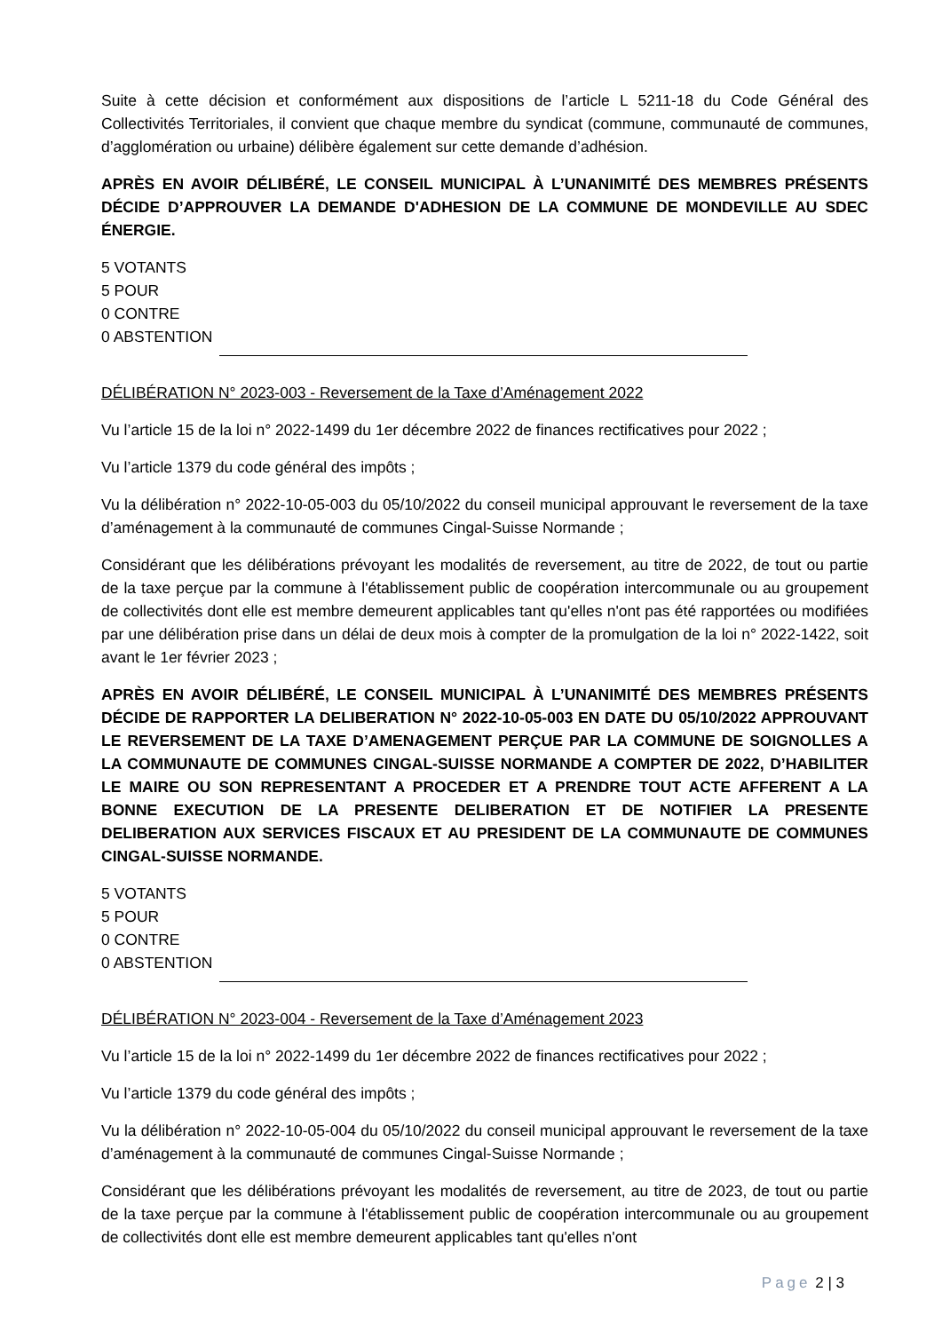Suite à cette décision et conformément aux dispositions de l’article L 5211-18 du Code Général des Collectivités Territoriales, il convient que chaque membre du syndicat (commune, communauté de communes, d’agglomération ou urbaine) délibère également sur cette demande d’adhésion.
APRÈS EN AVOIR DÉLIBÉRÉ, LE CONSEIL MUNICIPAL À L’UNANIMITÉ DES MEMBRES PRÉSENTS DÉCIDE D’APPROUVER LA DEMANDE D'ADHESION DE LA COMMUNE DE MONDEVILLE AU SDEC ÉNERGIE.
5 VOTANTS
5 POUR
0 CONTRE
0 ABSTENTION
DÉLIBÉRATION N° 2023-003 - Reversement de la Taxe d’Aménagement 2022
Vu l’article 15 de la loi n° 2022-1499 du 1er décembre 2022 de finances rectificatives pour 2022 ;
Vu l’article 1379 du code général des impôts ;
Vu la délibération n° 2022-10-05-003 du 05/10/2022 du conseil municipal approuvant le reversement de la taxe d’aménagement à la communauté de communes Cingal-Suisse Normande ;
Considérant que les délibérations prévoyant les modalités de reversement, au titre de 2022, de tout ou partie de la taxe perçue par la commune à l'établissement public de coopération intercommunale ou au groupement de collectivités dont elle est membre demeurent applicables tant qu'elles n'ont pas été rapportées ou modifiées par une délibération prise dans un délai de deux mois à compter de la promulgation de la loi n° 2022-1422, soit avant le 1er février 2023 ;
APRÈS EN AVOIR DÉLIBÉRÉ, LE CONSEIL MUNICIPAL À L’UNANIMITÉ DES MEMBRES PRÉSENTS DÉCIDE DE RAPPORTER LA DELIBERATION N° 2022-10-05-003 EN DATE DU 05/10/2022 APPROUVANT LE REVERSEMENT DE LA TAXE D’AMENAGEMENT PERÇUE PAR LA COMMUNE DE SOIGNOLLES A LA COMMUNAUTE DE COMMUNES CINGAL-SUISSE NORMANDE A COMPTER DE 2022, D’HABILITER LE MAIRE OU SON REPRESENTANT A PROCEDER ET A PRENDRE TOUT ACTE AFFERENT A LA BONNE EXECUTION DE LA PRESENTE DELIBERATION ET DE NOTIFIER LA PRESENTE DELIBERATION AUX SERVICES FISCAUX ET AU PRESIDENT DE LA COMMUNAUTE DE COMMUNES CINGAL-SUISSE NORMANDE.
5 VOTANTS
5 POUR
0 CONTRE
0 ABSTENTION
DÉLIBÉRATION N° 2023-004 - Reversement de la Taxe d’Aménagement 2023
Vu l’article 15 de la loi n° 2022-1499 du 1er décembre 2022 de finances rectificatives pour 2022 ;
Vu l’article 1379 du code général des impôts ;
Vu la délibération n° 2022-10-05-004 du 05/10/2022 du conseil municipal approuvant le reversement de la taxe d’aménagement à la communauté de communes Cingal-Suisse Normande ;
Considérant que les délibérations prévoyant les modalités de reversement, au titre de 2023, de tout ou partie de la taxe perçue par la commune à l'établissement public de coopération intercommunale ou au groupement de collectivités dont elle est membre demeurent applicables tant qu'elles n'ont
Page 2 | 3